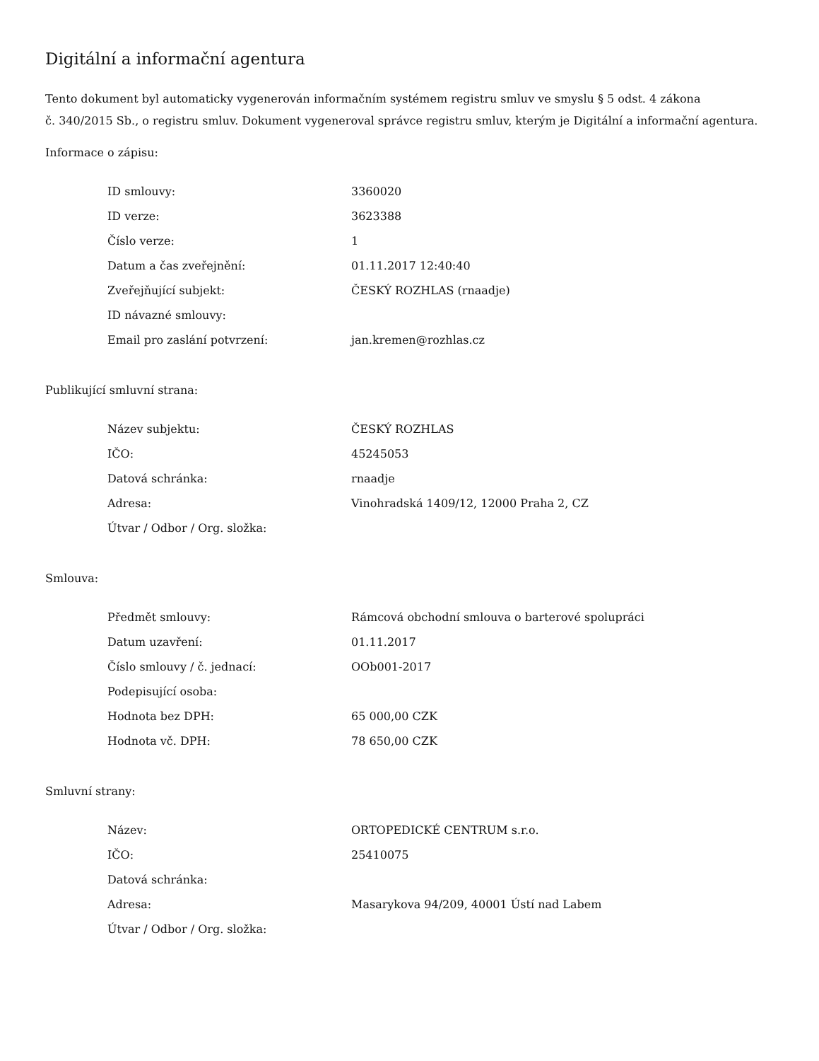Digitální a informační agentura
Tento dokument byl automaticky vygenerován informačním systémem registru smluv ve smyslu § 5 odst. 4 zákona
č. 340/2015 Sb., o registru smluv. Dokument vygeneroval správce registru smluv, kterým je Digitální a informační agentura.
Informace o zápisu:
| ID smlouvy: | 3360020 |
| ID verze: | 3623388 |
| Číslo verze: | 1 |
| Datum a čas zveřejnění: | 01.11.2017 12:40:40 |
| Zveřejňující subjekt: | ČESKÝ ROZHLAS (rnaadje) |
| ID návazné smlouvy: | |
| Email pro zaslání potvrzení: | jan.kremen@rozhlas.cz |
Publikující smluvní strana:
| Název subjektu: | ČESKÝ ROZHLAS |
| IČO: | 45245053 |
| Datová schránka: | rnaadje |
| Adresa: | Vinohradská 1409/12, 12000 Praha 2, CZ |
| Útvar / Odbor / Org. složka: | |
Smlouva:
| Předmět smlouvy: | Rámcová obchodní smlouva o barterové spolupráci |
| Datum uzavření: | 01.11.2017 |
| Číslo smlouvy / č. jednací: | OOb001-2017 |
| Podepisující osoba: | |
| Hodnota bez DPH: | 65 000,00 CZK |
| Hodnota vč. DPH: | 78 650,00 CZK |
Smluvní strany:
| Název: | ORTOPEDICKÉ CENTRUM s.r.o. |
| IČO: | 25410075 |
| Datová schránka: | |
| Adresa: | Masarykova 94/209, 40001 Ústí nad Labem |
| Útvar / Odbor / Org. složka: | |